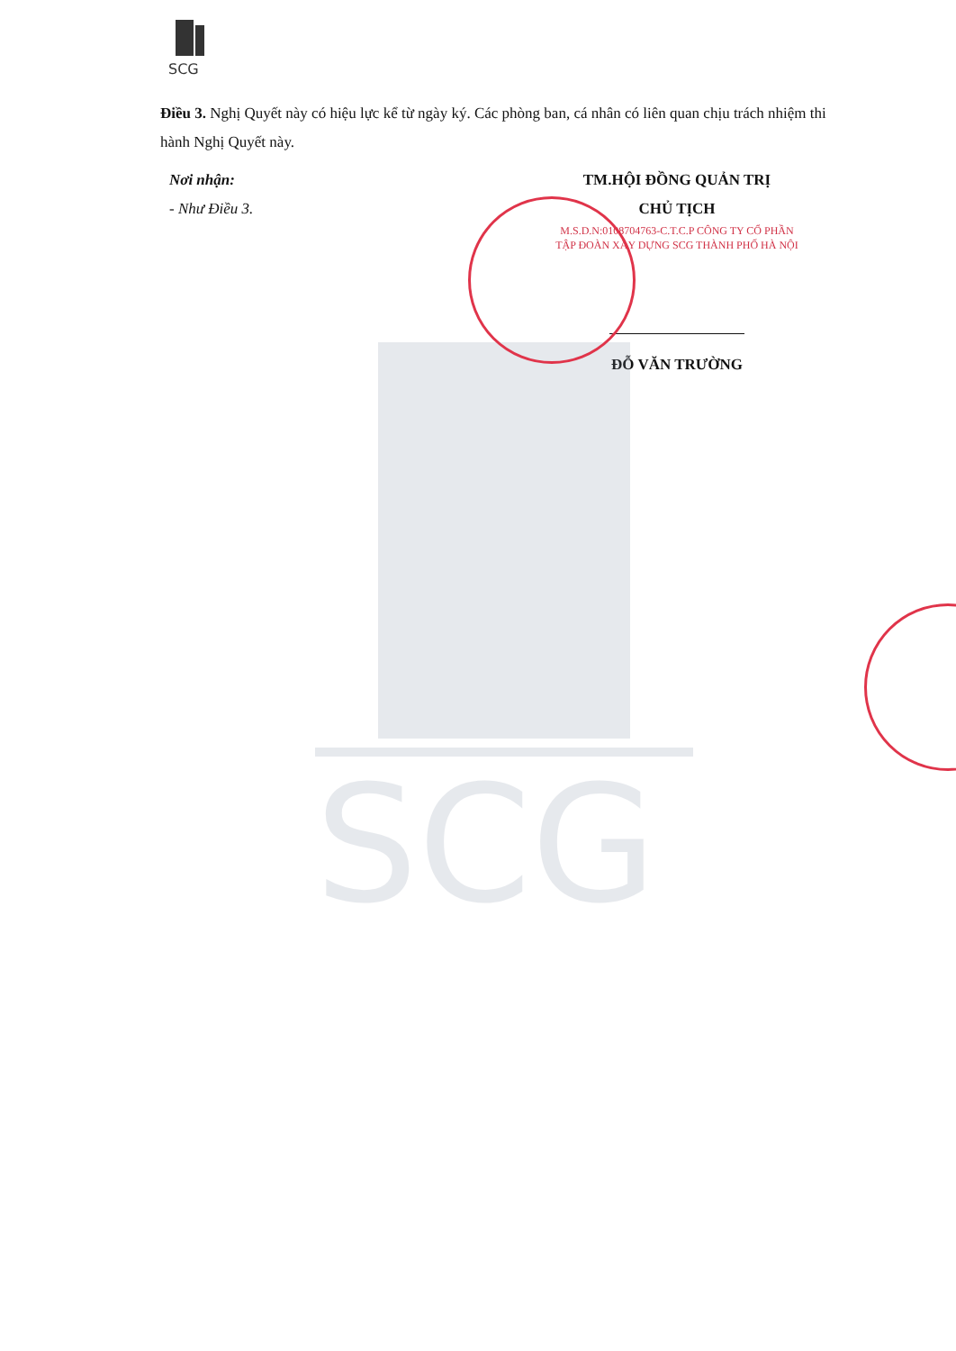SCG
SCG
Điều 3. Nghị Quyết này có hiệu lực kể từ ngày ký. Các phòng ban, cá nhân có liên quan chịu trách nhiệm thi hành Nghị Quyết này.
Nơi nhận:
- Như Điều 3.
TM.HỘI ĐỒNG QUẢN TRỊ
CHỦ TỊCH
M.S.D.N:0108704763-C.T.C.P CÔNG TY CỔ PHẦN TẬP ĐOÀN XÂY DỰNG SCG THÀNH PHỐ HÀ NỘI
ĐỖ VĂN TRƯỜNG